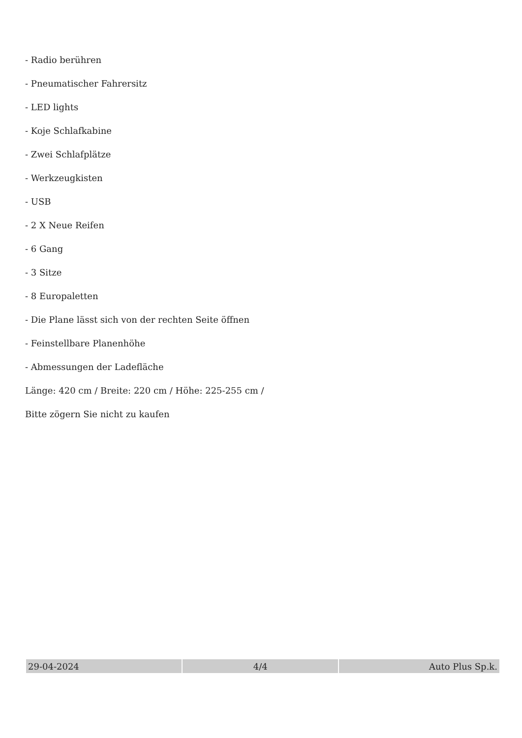- Radio berühren
- Pneumatischer Fahrersitz
- LED lights
- Koje Schlafkabine
- Zwei Schlafplätze
- Werkzeugkisten
- USB
- 2 X Neue Reifen
- 6 Gang
- 3 Sitze
- 8 Europaletten
- Die Plane lässt sich von der rechten Seite öffnen
- Feinstellbare Planenhöhe
- Abmessungen der Ladefläche
Länge: 420 cm / Breite: 220 cm / Höhe: 225-255 cm /
Bitte zögern Sie nicht zu kaufen
| 29-04-2024 | 4/4 | Auto Plus Sp.k. |